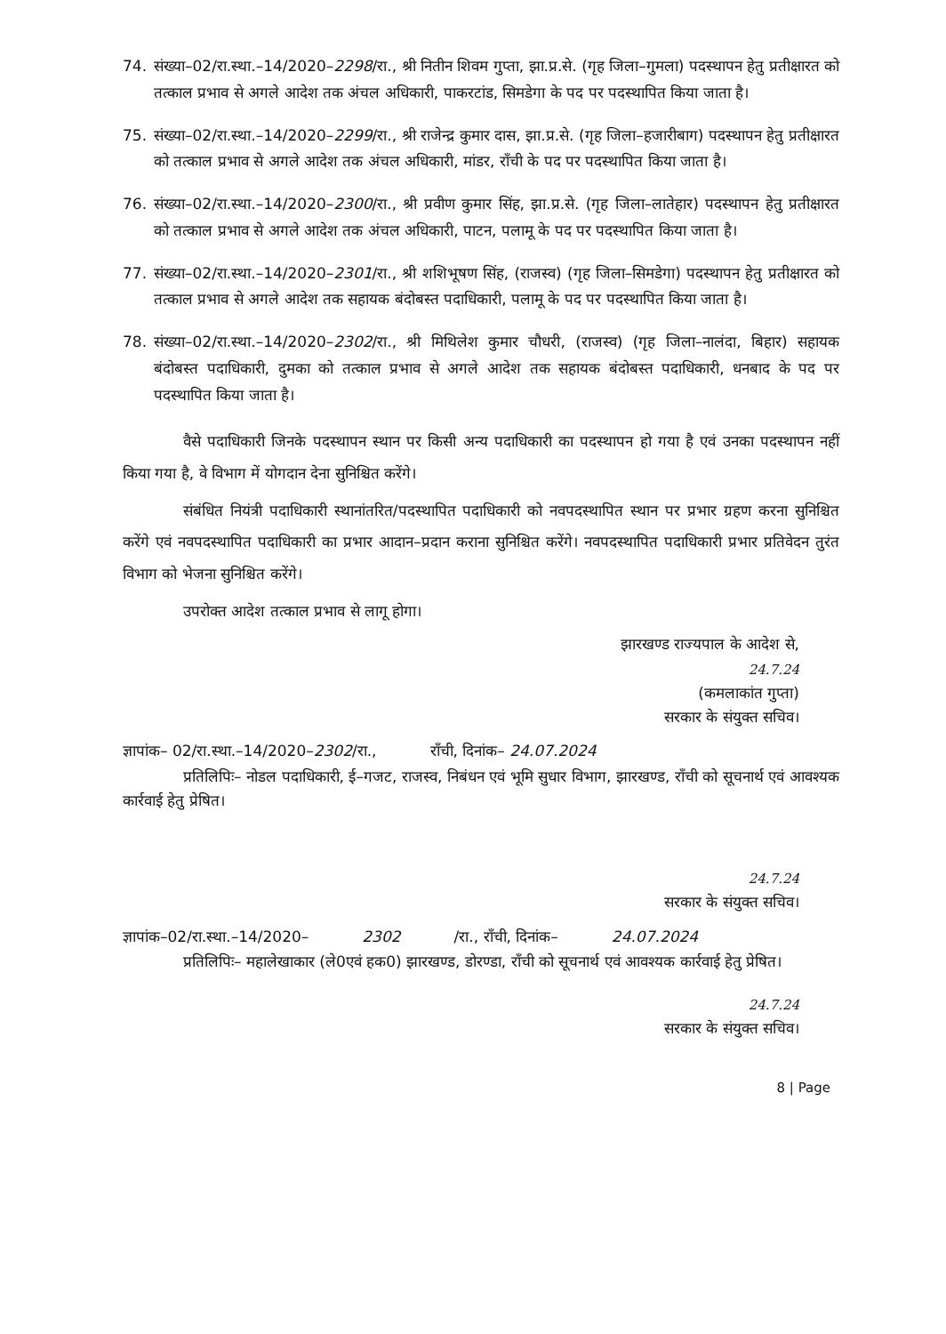74. संख्या–02/रा.स्था.–14/2020–2298/रा., श्री नितीन शिवम गुप्ता, झा.प्र.से. (गृह जिला–गुमला) पदस्थापन हेतु प्रतीक्षारत को तत्काल प्रभाव से अगले आदेश तक अंचल अधिकारी, पाकरटांड, सिमडेगा के पद पर पदस्थापित किया जाता है।
75. संख्या–02/रा.स्था.–14/2020–2299/रा., श्री राजेन्द्र कुमार दास, झा.प्र.से. (गृह जिला–हजारीबाग) पदस्थापन हेतु प्रतीक्षारत को तत्काल प्रभाव से अगले आदेश तक अंचल अधिकारी, मांडर, राँची के पद पर पदस्थापित किया जाता है।
76. संख्या–02/रा.स्था.–14/2020–2300/रा., श्री प्रवीण कुमार सिंह, झा.प्र.से. (गृह जिला–लातेहार) पदस्थापन हेतु प्रतीक्षारत को तत्काल प्रभाव से अगले आदेश तक अंचल अधिकारी, पाटन, पलामू के पद पर पदस्थापित किया जाता है।
77. संख्या–02/रा.स्था.–14/2020–2301/रा., श्री शशिभूषण सिंह, (राजस्व) (गृह जिला–सिमडेगा) पदस्थापन हेतु प्रतीक्षारत को तत्काल प्रभाव से अगले आदेश तक सहायक बंदोबस्त पदाधिकारी, पलामू के पद पर पदस्थापित किया जाता है।
78. संख्या–02/रा.स्था.–14/2020–2302/रा., श्री मिथिलेश कुमार चौधरी, (राजस्व) (गृह जिला–नालंदा, बिहार) सहायक बंदोबस्त पदाधिकारी, दुमका को तत्काल प्रभाव से अगले आदेश तक सहायक बंदोबस्त पदाधिकारी, धनबाद के पद पर पदस्थापित किया जाता है।
वैसे पदाधिकारी जिनके पदस्थापन स्थान पर किसी अन्य पदाधिकारी का पदस्थापन हो गया है एवं उनका पदस्थापन नहीं किया गया है, वे विभाग में योगदान देना सुनिश्चित करेंगे।
संबंधित नियंत्री पदाधिकारी स्थानांतरित/पदस्थापित पदाधिकारी को नवपदस्थापित स्थान पर प्रभार ग्रहण करना सुनिश्चित करेंगे एवं नवपदस्थापित पदाधिकारी का प्रभार आदान–प्रदान कराना सुनिश्चित करेंगे। नवपदस्थापित पदाधिकारी प्रभार प्रतिवेदन तुरंत विभाग को भेजना सुनिश्चित करेंगे।
उपरोक्त आदेश तत्काल प्रभाव से लागू होगा।
झारखण्ड राज्यपाल के आदेश से,
24.7.24
(कमलाकांत गुप्ता)
सरकार के संयुक्त सचिव।
ज्ञापांक– 02/रा.स्था.–14/2020–2302/रा., राँची, दिनांक– 24.07.2024
प्रतिलिपिः– नोडल पदाधिकारी, ई–गजट, राजस्व, निबंधन एवं भूमि सुधार विभाग, झारखण्ड, राँची को सूचनार्थ एवं आवश्यक कार्रवाई हेतु प्रेषित।
24.7.24
सरकार के संयुक्त सचिव।
ज्ञापांक–02/रा.स्था.–14/2020– 2302 /रा., राँची, दिनांक– 24.07.2024
प्रतिलिपिः– महालेखाकार (ले0एवं हक0) झारखण्ड, डोरण्डा, राँची को सूचनार्थ एवं आवश्यक कार्रवाई हेतु प्रेषित।
24.7.24
सरकार के संयुक्त सचिव।
8 | Page